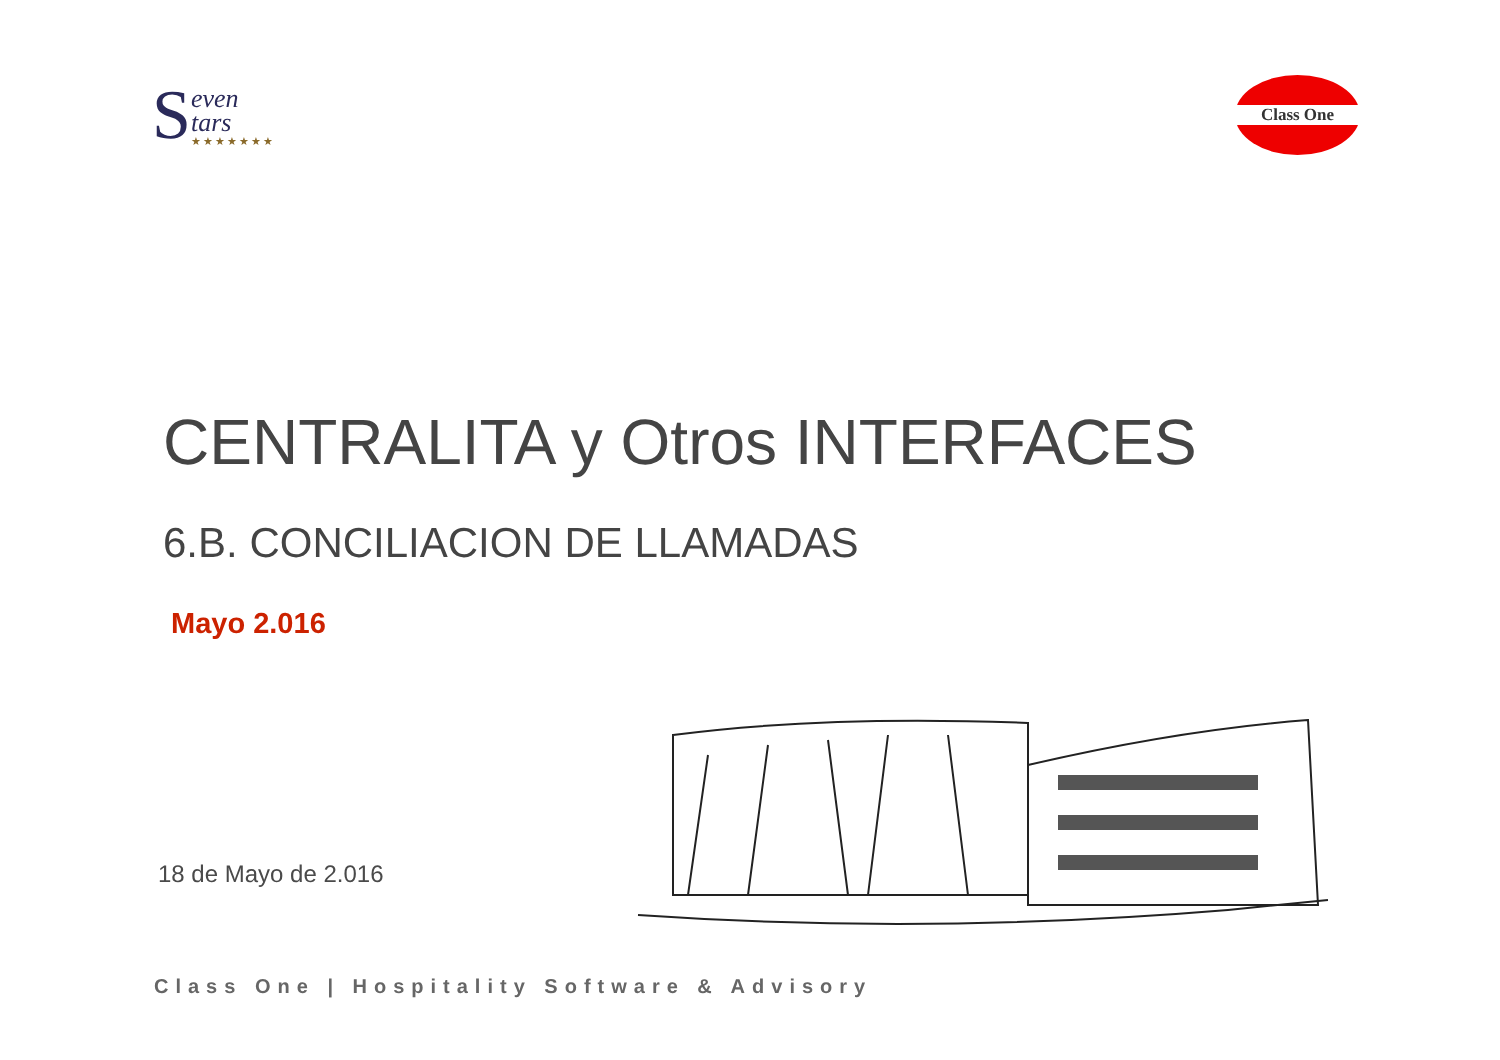S
even
tars
★★★★★★★
Class One
CENTRALITA y Otros INTERFACES
6.B. CONCILIACION DE LLAMADAS
Mayo 2.016
18 de Mayo de 2.016
Class One | Hospitality Software & Advisory